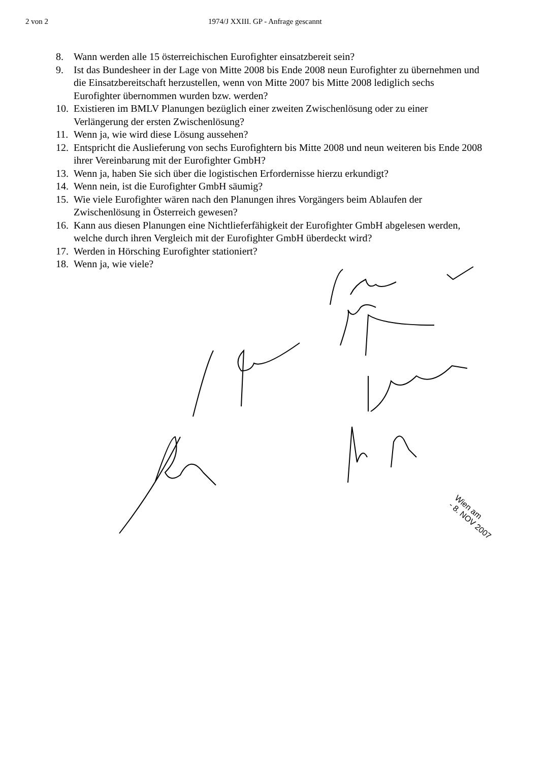2 von 2 1974/J XXIII. GP - Anfrage gescannt
8. Wann werden alle 15 österreichischen Eurofighter einsatzbereit sein?
9. Ist das Bundesheer in der Lage von Mitte 2008 bis Ende 2008 neun Eurofighter zu übernehmen und die Einsatzbereitschaft herzustellen, wenn von Mitte 2007 bis Mitte 2008 lediglich sechs Eurofighter übernommen wurden bzw. werden?
10. Existieren im BMLV Planungen bezüglich einer zweiten Zwischenlösung oder zu einer Verlängerung der ersten Zwischenlösung?
11. Wenn ja, wie wird diese Lösung aussehen?
12. Entspricht die Auslieferung von sechs Eurofightern bis Mitte 2008 und neun weiteren bis Ende 2008 ihrer Vereinbarung mit der Eurofighter GmbH?
13. Wenn ja, haben Sie sich über die logistischen Erfordernisse hierzu erkundigt?
14. Wenn nein, ist die Eurofighter GmbH säumig?
15. Wie viele Eurofighter wären nach den Planungen ihres Vorgängers beim Ablaufen der Zwischenlösung in Österreich gewesen?
16. Kann aus diesen Planungen eine Nichtlieferfähigkeit der Eurofighter GmbH abgelesen werden, welche durch ihren Vergleich mit der Eurofighter GmbH überdeckt wird?
17. Werden in Hörsching Eurofighter stationiert?
18. Wenn ja, wie viele?
Wien am
- 8. NOV 2007